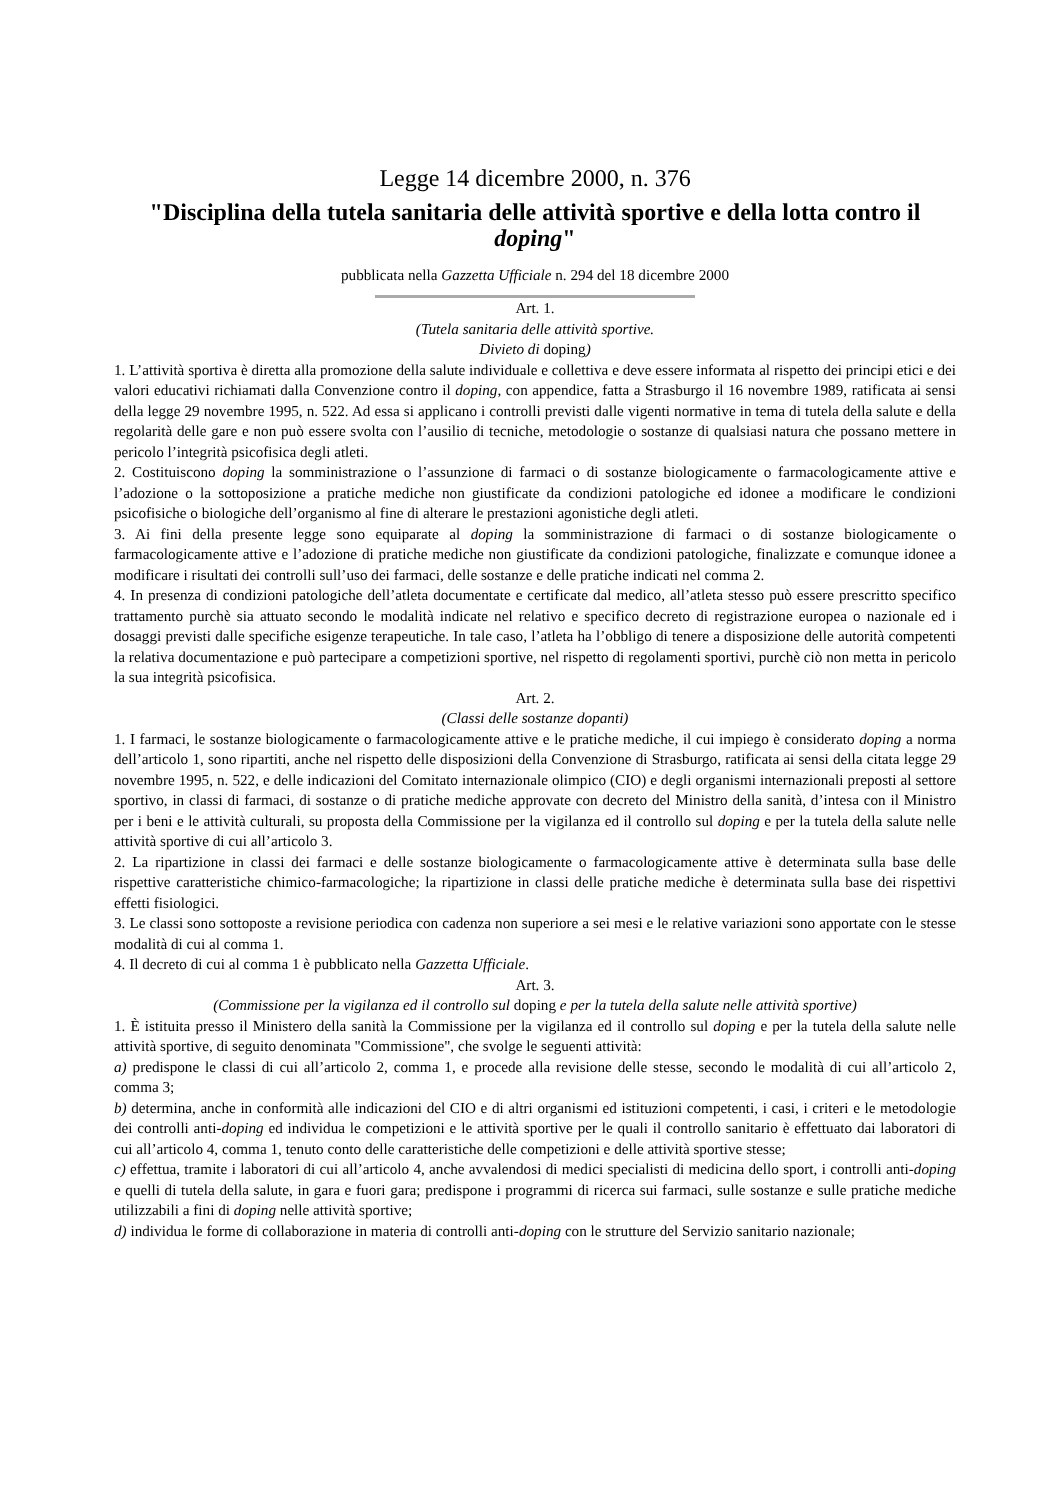Legge 14 dicembre 2000, n. 376
"Disciplina della tutela sanitaria delle attività sportive e della lotta contro il doping"
pubblicata nella Gazzetta Ufficiale n. 294 del 18 dicembre 2000
Art. 1.
(Tutela sanitaria delle attività sportive.
Divieto di doping)
1. L’attività sportiva è diretta alla promozione della salute individuale e collettiva e deve essere informata al rispetto dei principi etici e dei valori educativi richiamati dalla Convenzione contro il doping, con appendice, fatta a Strasburgo il 16 novembre 1989, ratificata ai sensi della legge 29 novembre 1995, n. 522. Ad essa si applicano i controlli previsti dalle vigenti normative in tema di tutela della salute e della regolarità delle gare e non può essere svolta con l’ausilio di tecniche, metodologie o sostanze di qualsiasi natura che possano mettere in pericolo l’integrità psicofisica degli atleti.
2. Costituiscono doping la somministrazione o l’assunzione di farmaci o di sostanze biologicamente o farmacologicamente attive e l’adozione o la sottoposizione a pratiche mediche non giustificate da condizioni patologiche ed idonee a modificare le condizioni psicofisiche o biologiche dell’organismo al fine di alterare le prestazioni agonistiche degli atleti.
3. Ai fini della presente legge sono equiparate al doping la somministrazione di farmaci o di sostanze biologicamente o farmacologicamente attive e l’adozione di pratiche mediche non giustificate da condizioni patologiche, finalizzate e comunque idonee a modificare i risultati dei controlli sull’uso dei farmaci, delle sostanze e delle pratiche indicati nel comma 2.
4. In presenza di condizioni patologiche dell’atleta documentate e certificate dal medico, all’atleta stesso può essere prescritto specifico trattamento purchè sia attuato secondo le modalità indicate nel relativo e specifico decreto di registrazione europea o nazionale ed i dosaggi previsti dalle specifiche esigenze terapeutiche. In tale caso, l’atleta ha l’obbligo di tenere a disposizione delle autorità competenti la relativa documentazione e può partecipare a competizioni sportive, nel rispetto di regolamenti sportivi, purchè ciò non metta in pericolo la sua integrità psicofisica.
Art. 2.
(Classi delle sostanze dopanti)
1. I farmaci, le sostanze biologicamente o farmacologicamente attive e le pratiche mediche, il cui impiego è considerato doping a norma dell’articolo 1, sono ripartiti, anche nel rispetto delle disposizioni della Convenzione di Strasburgo, ratificata ai sensi della citata legge 29 novembre 1995, n. 522, e delle indicazioni del Comitato internazionale olimpico (CIO) e degli organismi internazionali preposti al settore sportivo, in classi di farmaci, di sostanze o di pratiche mediche approvate con decreto del Ministro della sanità, d’intesa con il Ministro per i beni e le attività culturali, su proposta della Commissione per la vigilanza ed il controllo sul doping e per la tutela della salute nelle attività sportive di cui all’articolo 3.
2. La ripartizione in classi dei farmaci e delle sostanze biologicamente o farmacologicamente attive è determinata sulla base delle rispettive caratteristiche chimico-farmacologiche; la ripartizione in classi delle pratiche mediche è determinata sulla base dei rispettivi effetti fisiologici.
3. Le classi sono sottoposte a revisione periodica con cadenza non superiore a sei mesi e le relative variazioni sono apportate con le stesse modalità di cui al comma 1.
4. Il decreto di cui al comma 1 è pubblicato nella Gazzetta Ufficiale.
Art. 3.
(Commissione per la vigilanza ed il controllo sul doping e per la tutela della salute nelle attività sportive)
1. È istituita presso il Ministero della sanità la Commissione per la vigilanza ed il controllo sul doping e per la tutela della salute nelle attività sportive, di seguito denominata "Commissione", che svolge le seguenti attività:
a) predispone le classi di cui all’articolo 2, comma 1, e procede alla revisione delle stesse, secondo le modalità di cui all’articolo 2, comma 3;
b) determina, anche in conformità alle indicazioni del CIO e di altri organismi ed istituzioni competenti, i casi, i criteri e le metodologie dei controlli anti-doping ed individua le competizioni e le attività sportive per le quali il controllo sanitario è effettuato dai laboratori di cui all’articolo 4, comma 1, tenuto conto delle caratteristiche delle competizioni e delle attività sportive stesse;
c) effettua, tramite i laboratori di cui all’articolo 4, anche avvalendosi di medici specialisti di medicina dello sport, i controlli anti-doping e quelli di tutela della salute, in gara e fuori gara; predispone i programmi di ricerca sui farmaci, sulle sostanze e sulle pratiche mediche utilizzabili a fini di doping nelle attività sportive;
d) individua le forme di collaborazione in materia di controlli anti-doping con le strutture del Servizio sanitario nazionale;